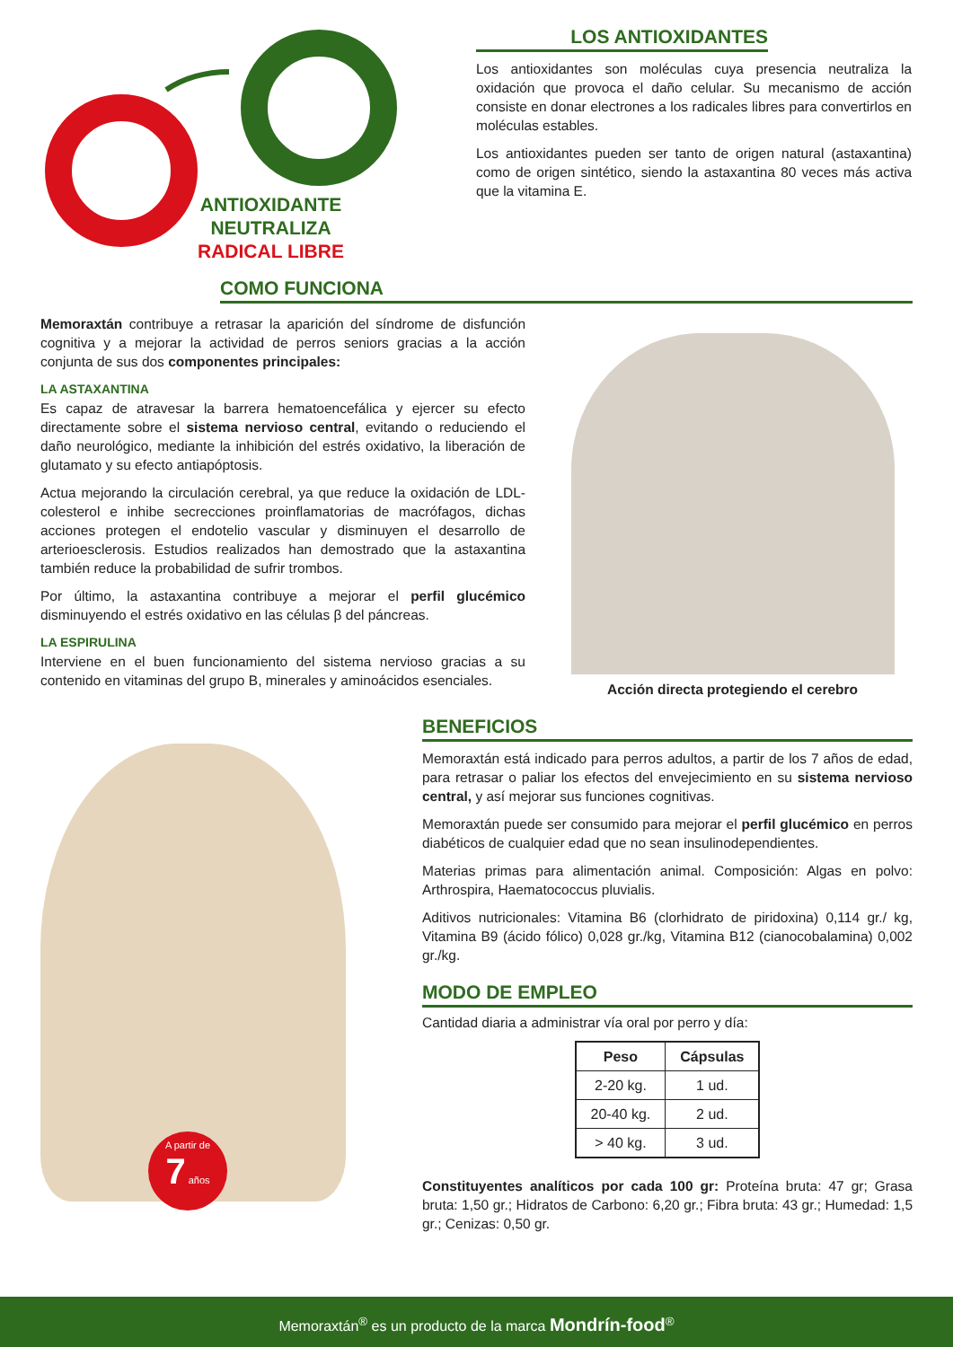ANTIOXIDANTE
NEUTRALIZA
RADICAL LIBRE
LOS ANTIOXIDANTES
Los antioxidantes son moléculas cuya presencia neutraliza la oxidación que provoca el daño celular. Su mecanismo de acción consiste en donar electrones a los radicales libres para convertirlos en moléculas estables.
Los antioxidantes pueden ser tanto de origen natural (astaxantina) como de origen sintético, siendo la astaxantina 80 veces más activa que la vitamina E.
COMO FUNCIONA
Memoraxtán contribuye a retrasar la aparición del síndrome de disfunción cognitiva y a mejorar la actividad de perros seniors gracias a la acción conjunta de sus dos componentes principales:
LA ASTAXANTINA
Es capaz de atravesar la barrera hematoencefálica y ejercer su efecto directamente sobre el sistema nervioso central, evitando o reduciendo el daño neurológico, mediante la inhibición del estrés oxidativo, la liberación de glutamato y su efecto antiapóptosis.
Actua mejorando la circulación cerebral, ya que reduce la oxidación de LDL-colesterol e inhibe secrecciones proinflamatorias de macrófagos, dichas acciones protegen el endotelio vascular y disminuyen el desarrollo de arterioesclerosis. Estudios realizados han demostrado que la astaxantina también reduce la probabilidad de sufrir trombos.
Por último, la astaxantina contribuye a mejorar el perfil glucémico disminuyendo el estrés oxidativo en las células β del páncreas.
LA ESPIRULINA
Interviene en el buen funcionamiento del sistema nervioso gracias a su contenido en vitaminas del grupo B, minerales y aminoácidos esenciales.
Acción directa protegiendo el cerebro
A partir de
7 años
BENEFICIOS
Memoraxtán está indicado para perros adultos, a partir de los 7 años de edad, para retrasar o paliar los efectos del envejecimiento en su sistema nervioso central, y así mejorar sus funciones cognitivas.
Memoraxtán puede ser consumido para mejorar el perfil glucémico en perros diabéticos de cualquier edad que no sean insulinodependientes.
Materias primas para alimentación animal. Composición: Algas en polvo: Arthrospira, Haematococcus pluvialis.
Aditivos nutricionales: Vitamina B6 (clorhidrato de piridoxina) 0,114 gr./ kg, Vitamina B9 (ácido fólico) 0,028 gr./kg, Vitamina B12 (cianocobalamina) 0,002 gr./kg.
MODO DE EMPLEO
Cantidad diaria a administrar vía oral por perro y día:
| Peso | Cápsulas |
| --- | --- |
| 2-20 kg. | 1 ud. |
| 20-40 kg. | 2 ud. |
| > 40 kg. | 3 ud. |
Constituyentes analíticos por cada 100 gr: Proteína bruta: 47 gr; Grasa bruta: 1,50 gr.; Hidratos de Carbono: 6,20 gr.; Fibra bruta: 43 gr.; Humedad: 1,5 gr.; Cenizas: 0,50 gr.
Memoraxtán<sup>®</sup> es un producto de la marca Mondrín-food<sup>®</sup>